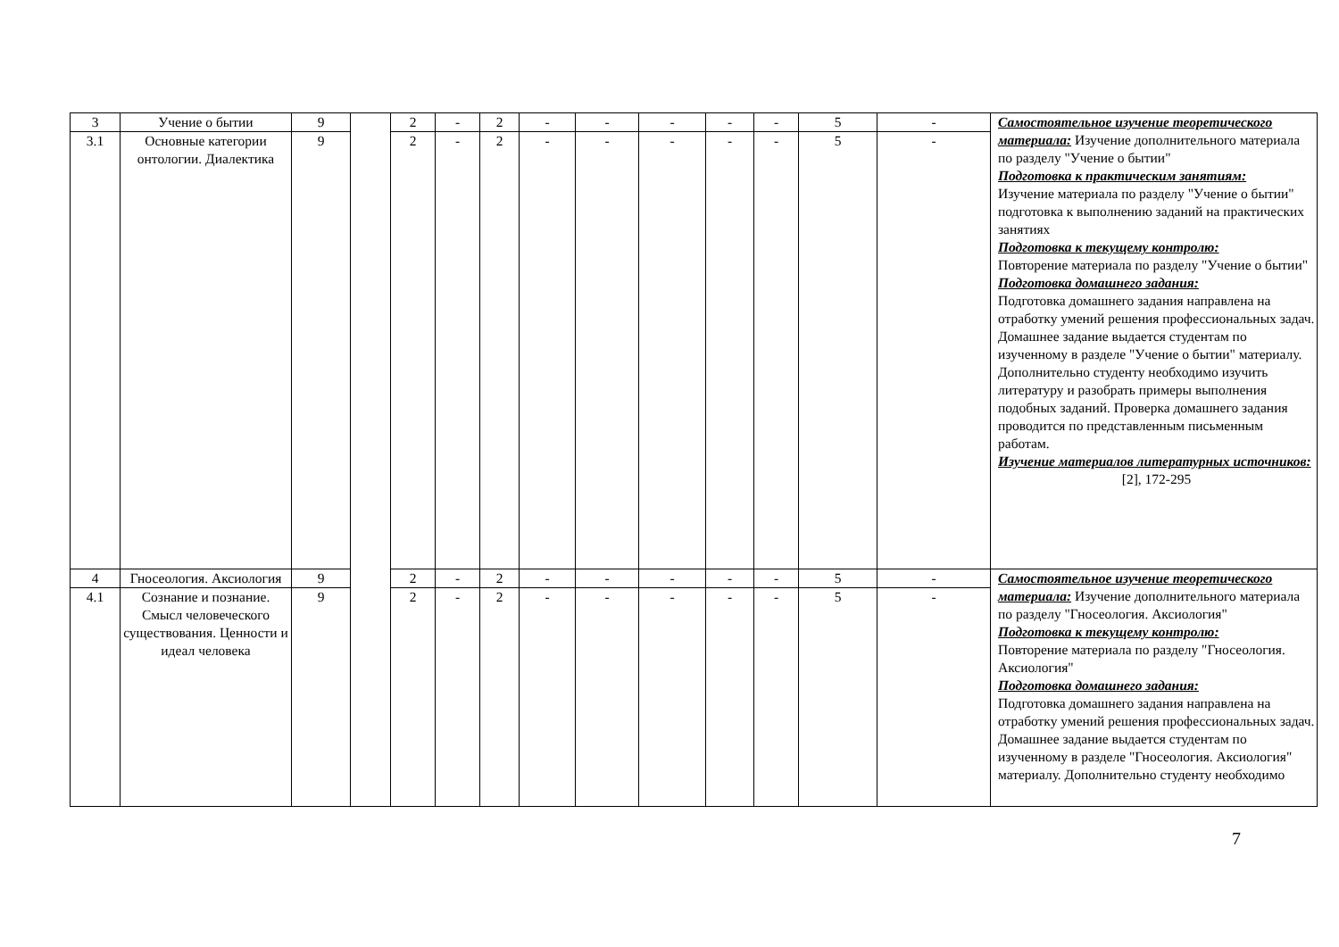| 3 | Учение о бытии | 9 | | 2 | - | 2 | - | - | - | - | - | 5 | - | Самостоятельное изучение теоретического материала: Изучение дополнительного материала по разделу "Учение о бытии" Подготовка к практическим занятиям: Изучение материала по разделу "Учение о бытии" подготовка к выполнению заданий на практических занятиях Подготовка к текущему контролю: Повторение материала по разделу "Учение о бытии" Подготовка домашнего задания: Подготовка домашнего задания направлена на отработку умений решения профессиональных задач. Домашнее задание выдается студентам по изученному в разделе "Учение о бытии" материалу. Дополнительно студенту необходимо изучить литературу и разобрать примеры выполнения подобных заданий. Проверка домашнего задания проводится по представленным письменным работам. Изучение материалов литературных источников: [2], 172-295 |
| 3.1 | Основные категории онтологии. Диалектика | 9 | | 2 | - | 2 | - | - | - | - | - | 5 | - | |
| 4 | Гносеология. Аксиология | 9 | | 2 | - | 2 | - | - | - | - | - | 5 | - | Самостоятельное изучение теоретического материала: Изучение дополнительного материала по разделу "Гносеология. Аксиология" Подготовка к текущему контролю: Повторение материала по разделу "Гносеология. Аксиология" Подготовка домашнего задания: Подготовка домашнего задания направлена на отработку умений решения профессиональных задач. Домашнее задание выдается студентам по изученному в разделе "Гносеология. Аксиология" материалу. Дополнительно студенту необходимо |
| 4.1 | Сознание и познание. Смысл человеческого существования. Ценности и идеал человека | 9 | | 2 | - | 2 | - | - | - | - | - | 5 | - | |
7